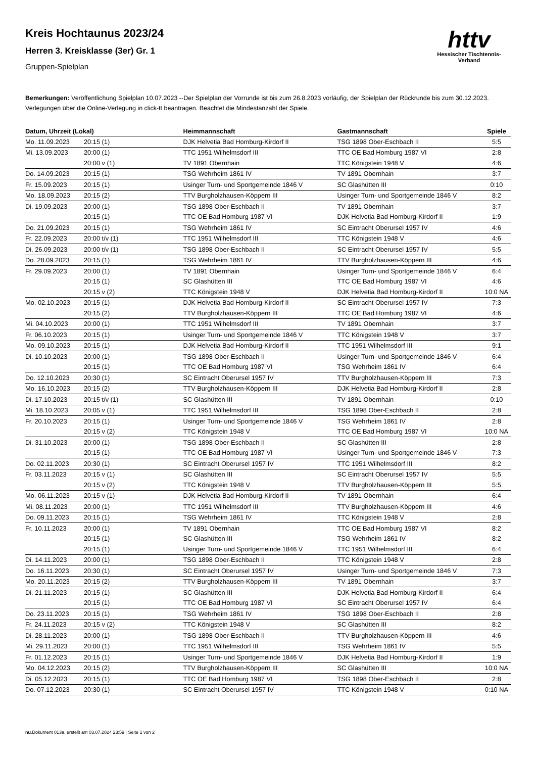httv
Hessischer Tischtennis-Verband
Kreis Hochtaunus 2023/24
Herren 3. Kreisklasse (3er) Gr. 1
Gruppen-Spielplan
Bemerkungen: Veröffentlichung Spielplan 10.07.2023 --Der Spielplan der Vorrunde ist bis zum 26.8.2023 vorläufig, der Spielplan der Rückrunde bis zum 30.12.2023. Verlegungen über die Online-Verlegung in click-tt beantragen. Beachtet die Mindestanzahl der Spiele.
| Datum, Uhrzeit (Lokal) | | Heimmannschaft | Gastmannschaft | Spiele |
| --- | --- | --- | --- | --- |
| Mo. 11.09.2023 | 20:15 (1) | DJK Helvetia Bad Homburg-Kirdorf II | TSG 1898 Ober-Eschbach II | 5:5 |
| Mi. 13.09.2023 | 20:00 (1) | TTC 1951 Wilhelmsdorf III | TTC OE Bad Homburg 1987 VI | 2:8 |
| | 20:00 v (1) | TV 1891 Obernhain | TTC Königstein 1948 V | 4:6 |
| Do. 14.09.2023 | 20:15 (1) | TSG Wehrheim 1861 IV | TV 1891 Obernhain | 3:7 |
| Fr. 15.09.2023 | 20:15 (1) | Usinger Turn- und Sportgemeinde 1846 V | SC Glashütten III | 0:10 |
| Mo. 18.09.2023 | 20:15 (2) | TTV Burgholzhausen-Köppern III | Usinger Turn- und Sportgemeinde 1846 V | 8:2 |
| Di. 19.09.2023 | 20:00 (1) | TSG 1898 Ober-Eschbach II | TV 1891 Obernhain | 3:7 |
| | 20:15 (1) | TTC OE Bad Homburg 1987 VI | DJK Helvetia Bad Homburg-Kirdorf II | 1:9 |
| Do. 21.09.2023 | 20:15 (1) | TSG Wehrheim 1861 IV | SC Eintracht Oberursel 1957 IV | 4:6 |
| Fr. 22.09.2023 | 20:00 t/v (1) | TTC 1951 Wilhelmsdorf III | TTC Königstein 1948 V | 4:6 |
| Di. 26.09.2023 | 20:00 t/v (1) | TSG 1898 Ober-Eschbach II | SC Eintracht Oberursel 1957 IV | 5:5 |
| Do. 28.09.2023 | 20:15 (1) | TSG Wehrheim 1861 IV | TTV Burgholzhausen-Köppern III | 4:6 |
| Fr. 29.09.2023 | 20:00 (1) | TV 1891 Obernhain | Usinger Turn- und Sportgemeinde 1846 V | 6:4 |
| | 20:15 (1) | SC Glashütten III | TTC OE Bad Homburg 1987 VI | 4:6 |
| | 20:15 v (2) | TTC Königstein 1948 V | DJK Helvetia Bad Homburg-Kirdorf II | 10:0 NA |
| Mo. 02.10.2023 | 20:15 (1) | DJK Helvetia Bad Homburg-Kirdorf II | SC Eintracht Oberursel 1957 IV | 7:3 |
| | 20:15 (2) | TTV Burgholzhausen-Köppern III | TTC OE Bad Homburg 1987 VI | 4:6 |
| Mi. 04.10.2023 | 20:00 (1) | TTC 1951 Wilhelmsdorf III | TV 1891 Obernhain | 3:7 |
| Fr. 06.10.2023 | 20:15 (1) | Usinger Turn- und Sportgemeinde 1846 V | TTC Königstein 1948 V | 3:7 |
| Mo. 09.10.2023 | 20:15 (1) | DJK Helvetia Bad Homburg-Kirdorf II | TTC 1951 Wilhelmsdorf III | 9:1 |
| Di. 10.10.2023 | 20:00 (1) | TSG 1898 Ober-Eschbach II | Usinger Turn- und Sportgemeinde 1846 V | 6:4 |
| | 20:15 (1) | TTC OE Bad Homburg 1987 VI | TSG Wehrheim 1861 IV | 6:4 |
| Do. 12.10.2023 | 20:30 (1) | SC Eintracht Oberursel 1957 IV | TTV Burgholzhausen-Köppern III | 7:3 |
| Mo. 16.10.2023 | 20:15 (2) | TTV Burgholzhausen-Köppern III | DJK Helvetia Bad Homburg-Kirdorf II | 2:8 |
| Di. 17.10.2023 | 20:15 t/v (1) | SC Glashütten III | TV 1891 Obernhain | 0:10 |
| Mi. 18.10.2023 | 20:05 v (1) | TTC 1951 Wilhelmsdorf III | TSG 1898 Ober-Eschbach II | 2:8 |
| Fr. 20.10.2023 | 20:15 (1) | Usinger Turn- und Sportgemeinde 1846 V | TSG Wehrheim 1861 IV | 2:8 |
| | 20:15 v (2) | TTC Königstein 1948 V | TTC OE Bad Homburg 1987 VI | 10:0 NA |
| Di. 31.10.2023 | 20:00 (1) | TSG 1898 Ober-Eschbach II | SC Glashütten III | 2:8 |
| | 20:15 (1) | TTC OE Bad Homburg 1987 VI | Usinger Turn- und Sportgemeinde 1846 V | 7:3 |
| Do. 02.11.2023 | 20:30 (1) | SC Eintracht Oberursel 1957 IV | TTC 1951 Wilhelmsdorf III | 8:2 |
| Fr. 03.11.2023 | 20:15 v (1) | SC Glashütten III | SC Eintracht Oberursel 1957 IV | 5:5 |
| | 20:15 v (2) | TTC Königstein 1948 V | TTV Burgholzhausen-Köppern III | 5:5 |
| Mo. 06.11.2023 | 20:15 v (1) | DJK Helvetia Bad Homburg-Kirdorf II | TV 1891 Obernhain | 6:4 |
| Mi. 08.11.2023 | 20:00 (1) | TTC 1951 Wilhelmsdorf III | TTV Burgholzhausen-Köppern III | 4:6 |
| Do. 09.11.2023 | 20:15 (1) | TSG Wehrheim 1861 IV | TTC Königstein 1948 V | 2:8 |
| Fr. 10.11.2023 | 20:00 (1) | TV 1891 Obernhain | TTC OE Bad Homburg 1987 VI | 8:2 |
| | 20:15 (1) | SC Glashütten III | TSG Wehrheim 1861 IV | 8:2 |
| | 20:15 (1) | Usinger Turn- und Sportgemeinde 1846 V | TTC 1951 Wilhelmsdorf III | 6:4 |
| Di. 14.11.2023 | 20:00 (1) | TSG 1898 Ober-Eschbach II | TTC Königstein 1948 V | 2:8 |
| Do. 16.11.2023 | 20:30 (1) | SC Eintracht Oberursel 1957 IV | Usinger Turn- und Sportgemeinde 1846 V | 7:3 |
| Mo. 20.11.2023 | 20:15 (2) | TTV Burgholzhausen-Köppern III | TV 1891 Obernhain | 3:7 |
| Di. 21.11.2023 | 20:15 (1) | SC Glashütten III | DJK Helvetia Bad Homburg-Kirdorf II | 6:4 |
| | 20:15 (1) | TTC OE Bad Homburg 1987 VI | SC Eintracht Oberursel 1957 IV | 6:4 |
| Do. 23.11.2023 | 20:15 (1) | TSG Wehrheim 1861 IV | TSG 1898 Ober-Eschbach II | 2:8 |
| Fr. 24.11.2023 | 20:15 v (2) | TTC Königstein 1948 V | SC Glashütten III | 8:2 |
| Di. 28.11.2023 | 20:00 (1) | TSG 1898 Ober-Eschbach II | TTV Burgholzhausen-Köppern III | 4:6 |
| Mi. 29.11.2023 | 20:00 (1) | TTC 1951 Wilhelmsdorf III | TSG Wehrheim 1861 IV | 5:5 |
| Fr. 01.12.2023 | 20:15 (1) | Usinger Turn- und Sportgemeinde 1846 V | DJK Helvetia Bad Homburg-Kirdorf II | 1:9 |
| Mo. 04.12.2023 | 20:15 (2) | TTV Burgholzhausen-Köppern III | SC Glashütten III | 10:0 NA |
| Di. 05.12.2023 | 20:15 (1) | TTC OE Bad Homburg 1987 VI | TSG 1898 Ober-Eschbach II | 2:8 |
| Do. 07.12.2023 | 20:30 (1) | SC Eintracht Oberursel 1957 IV | TTC Königstein 1948 V | 0:10 NA |
nu.Dokument 013a, erstellt am 03.07.2024 23:59 | Seite 1 von 2